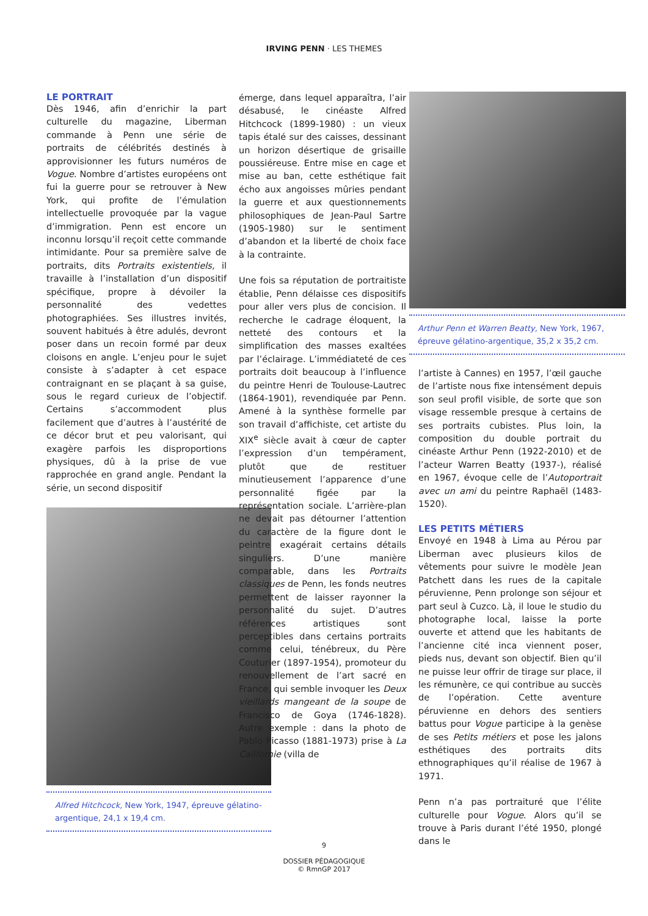IRVING PENN · LES THEMES
LE PORTRAIT
Dès 1946, afin d’enrichir la part culturelle du magazine, Liberman commande à Penn une série de portraits de célébrités destinés à approvisionner les futurs numéros de Vogue. Nombre d’artistes européens ont fui la guerre pour se retrouver à New York, qui profite de l’émulation intellectuelle provoquée par la vague d’immigration. Penn est encore un inconnu lorsqu’il reçoit cette commande intimidante. Pour sa première salve de portraits, dits Portraits existentiels, il travaille à l’installation d’un dispositif spécifique, propre à dévoiler la personnalité des vedettes photographiées. Ses illustres invités, souvent habitués à être adulés, devront poser dans un recoin formé par deux cloisons en angle. L’enjeu pour le sujet consiste à s’adapter à cet espace contraignant en se plaçant à sa guise, sous le regard curieux de l’objectif. Certains s’accommodent plus facilement que d’autres à l’austérité de ce décor brut et peu valorisant, qui exagère parfois les disproportions physiques, dû à la prise de vue rapprochée en grand angle. Pendant la série, un second dispositif
Alfred Hitchcock, New York, 1947, épreuve gélatino-argentique, 24,1 x 19,4 cm.
émerge, dans lequel apparaîtra, l’air désabusé, le cinéaste Alfred Hitchcock (1899-1980) : un vieux tapis étalé sur des caisses, dessinant un horizon désertique de grisaille poussiéreuse. Entre mise en cage et mise au ban, cette esthétique fait écho aux angoisses mûries pendant la guerre et aux questionnements philosophiques de Jean-Paul Sartre (1905-1980) sur le sentiment d’abandon et la liberté de choix face à la contrainte.
Une fois sa réputation de portraitiste établie, Penn délaisse ces dispositifs pour aller vers plus de concision. Il recherche le cadrage éloquent, la netteté des contours et la simplification des masses exaltées par l’éclairage. L’immédiateté de ces portraits doit beaucoup à l’influence du peintre Henri de Toulouse-Lautrec (1864-1901), revendiquée par Penn. Amené à la synthèse formelle par son travail d’affichiste, cet artiste du XIX<sup>e</sup> siècle avait à cœur de capter l’expression d’un tempérament, plutôt que de restituer minutieusement l’apparence d’une personnalité figée par la représentation sociale. L’arrière-plan ne devait pas détourner l’attention du caractère de la figure dont le peintre exagérait certains détails singuliers. D’une manière comparable, dans les Portraits classiques de Penn, les fonds neutres permettent de laisser rayonner la personnalité du sujet. D’autres références artistiques sont perceptibles dans certains portraits comme celui, ténébreux, du Père Couturier (1897-1954), promoteur du renouvellement de l’art sacré en France, qui semble invoquer les Deux vieillards mangeant de la soupe de Francisco de Goya (1746-1828). Autre exemple : dans la photo de Pablo Picasso (1881-1973) prise à La Californie (villa de
Arthur Penn et Warren Beatty, New York, 1967, épreuve gélatino-argentique, 35,2 x 35,2 cm.
l’artiste à Cannes) en 1957, l’œil gauche de l’artiste nous fixe intensément depuis son seul profil visible, de sorte que son visage ressemble presque à certains de ses portraits cubistes. Plus loin, la composition du double portrait du cinéaste Arthur Penn (1922-2010) et de l’acteur Warren Beatty (1937-), réalisé en 1967, évoque celle de l’Autoportrait avec un ami du peintre Raphaël (1483-1520).
LES PETITS MÉTIERS
Envoyé en 1948 à Lima au Pérou par Liberman avec plusieurs kilos de vêtements pour suivre le modèle Jean Patchett dans les rues de la capitale péruvienne, Penn prolonge son séjour et part seul à Cuzco. Là, il loue le studio du photographe local, laisse la porte ouverte et attend que les habitants de l’ancienne cité inca viennent poser, pieds nus, devant son objectif. Bien qu’il ne puisse leur offrir de tirage sur place, il les rémunère, ce qui contribue au succès de l’opération. Cette aventure péruvienne en dehors des sentiers battus pour Vogue participe à la genèse de ses Petits métiers et pose les jalons esthétiques des portraits dits ethnographiques qu’il réalise de 1967 à 1971.
Penn n’a pas portraituré que l’élite culturelle pour Vogue. Alors qu’il se trouve à Paris durant l’été 1950, plongé dans le
9
DOSSIER PÉDAGOGIQUE
© RmnGP 2017